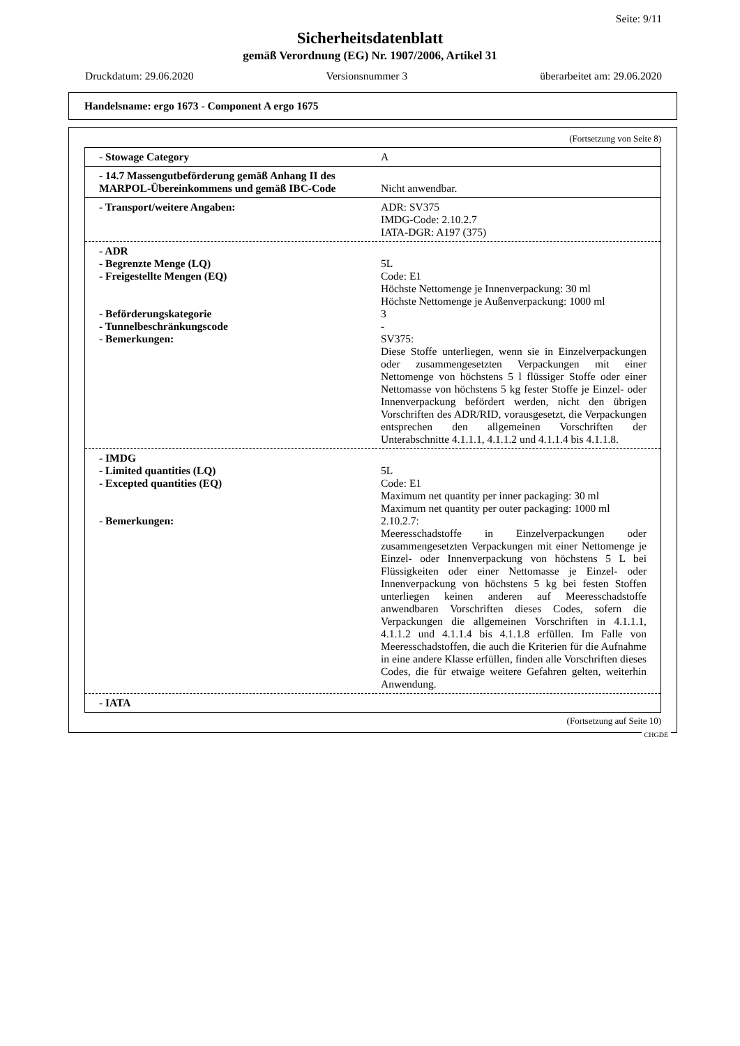Seite: 9/11
Sicherheitsdatenblatt
gemäß Verordnung (EG) Nr. 1907/2006, Artikel 31
Druckdatum: 29.06.2020 Versionsnummer 3 überarbeitet am: 29.06.2020
Handelsname: ergo 1673 - Component A ergo 1675
(Fortsetzung von Seite 8)
- Stowage Category A
- 14.7 Massengutbeförderung gemäß Anhang II des MARPOL-Übereinkommens und gemäß IBC-Code
Nicht anwendbar.
- Transport/weitere Angaben: ADR: SV375
IMDG-Code: 2.10.2.7
IATA-DGR: A197 (375)
- ADR
- Begrenzte Menge (LQ) 5L
- Freigestellte Mengen (EQ) Code: E1
Höchste Nettomenge je Innenverpackung: 30 ml
Höchste Nettomenge je Außenverpackung: 1000 ml
- Beförderungskategorie 3
- Tunnelbeschränkungscode -
- Bemerkungen: SV375:
Diese Stoffe unterliegen, wenn sie in Einzelverpackungen oder zusammengesetzten Verpackungen mit einer Nettomenge von höchstens 5 l flüssiger Stoffe oder einer Nettomasse von höchstens 5 kg fester Stoffe je Einzel- oder Innenverpackung befördert werden, nicht den übrigen Vorschriften des ADR/RID, vorausgesetzt, die Verpackungen entsprechen den allgemeinen Vorschriften der Unterabschnitte 4.1.1.1, 4.1.1.2 und 4.1.1.4 bis 4.1.1.8.
- IMDG
- Limited quantities (LQ) 5L
- Excepted quantities (EQ) Code: E1
Maximum net quantity per inner packaging: 30 ml
Maximum net quantity per outer packaging: 1000 ml
- Bemerkungen: 2.10.2.7:
Meeresschadstoffe in Einzelverpackungen oder zusammengesetzten Verpackungen mit einer Nettomenge je Einzel- oder Innenverpackung von höchstens 5 L bei Flüssigkeiten oder einer Nettomasse je Einzel- oder Innenverpackung von höchstens 5 kg bei festen Stoffen unterliegen keinen anderen auf Meeresschadstoffe anwendbaren Vorschriften dieses Codes, sofern die Verpackungen die allgemeinen Vorschriften in 4.1.1.1, 4.1.1.2 und 4.1.1.4 bis 4.1.1.8 erfüllen. Im Falle von Meeresschadstoffen, die auch die Kriterien für die Aufnahme in eine andere Klasse erfüllen, finden alle Vorschriften dieses Codes, die für etwaige weitere Gefahren gelten, weiterhin Anwendung.
- IATA
(Fortsetzung auf Seite 10)
CHGDE